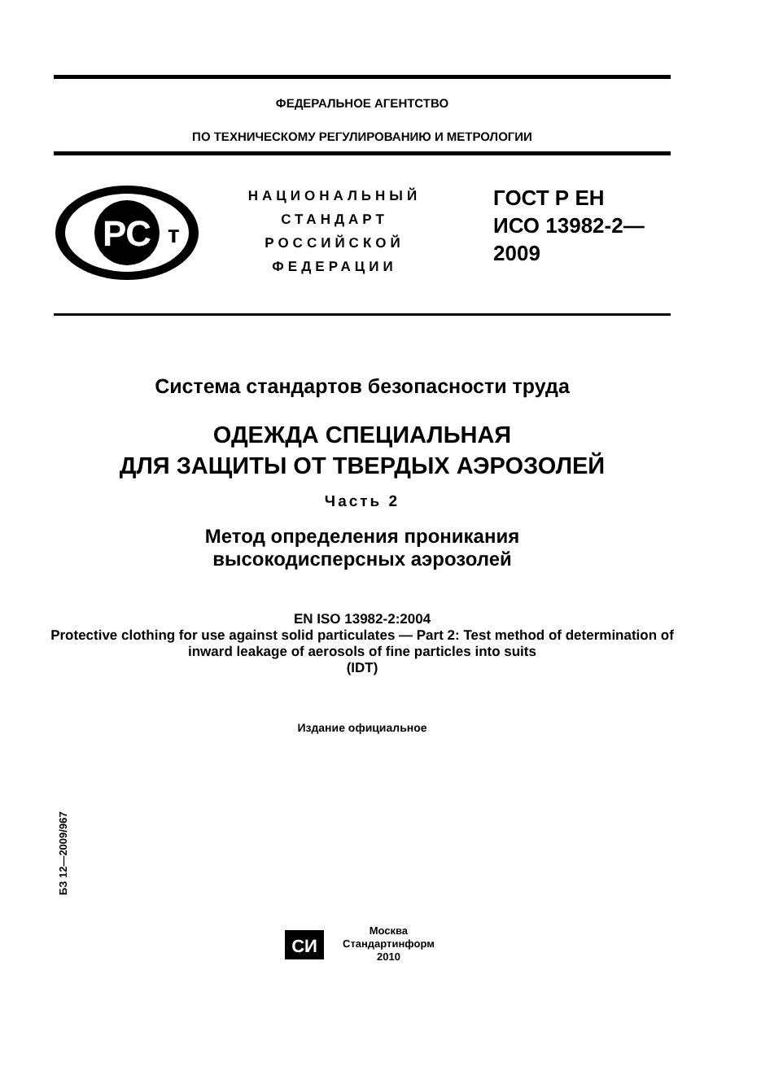ФЕДЕРАЛЬНОЕ АГЕНТСТВО
ПО ТЕХНИЧЕСКОМУ РЕГУЛИРОВАНИЮ И МЕТРОЛОГИИ
РС
т
НАЦИОНАЛЬНЫЙ
СТАНДАРТ
РОССИЙСКОЙ
ФЕДЕРАЦИИ
ГОСТ Р ЕН
ИСО 13982-2—
2009
Система стандартов безопасности труда
ОДЕЖДА СПЕЦИАЛЬНАЯ
ДЛЯ ЗАЩИТЫ ОТ ТВЕРДЫХ АЭРОЗОЛЕЙ
Часть 2
Метод определения проникания
высокодисперсных аэрозолей
EN ISO 13982-2:2004
Protective clothing for use against solid particulates — Part 2: Test method of determination of inward leakage of aerosols of fine particles into suits
(IDT)
Издание официальное
БЗ 12—2009/967
СИ
Москва
Стандартинформ
2010